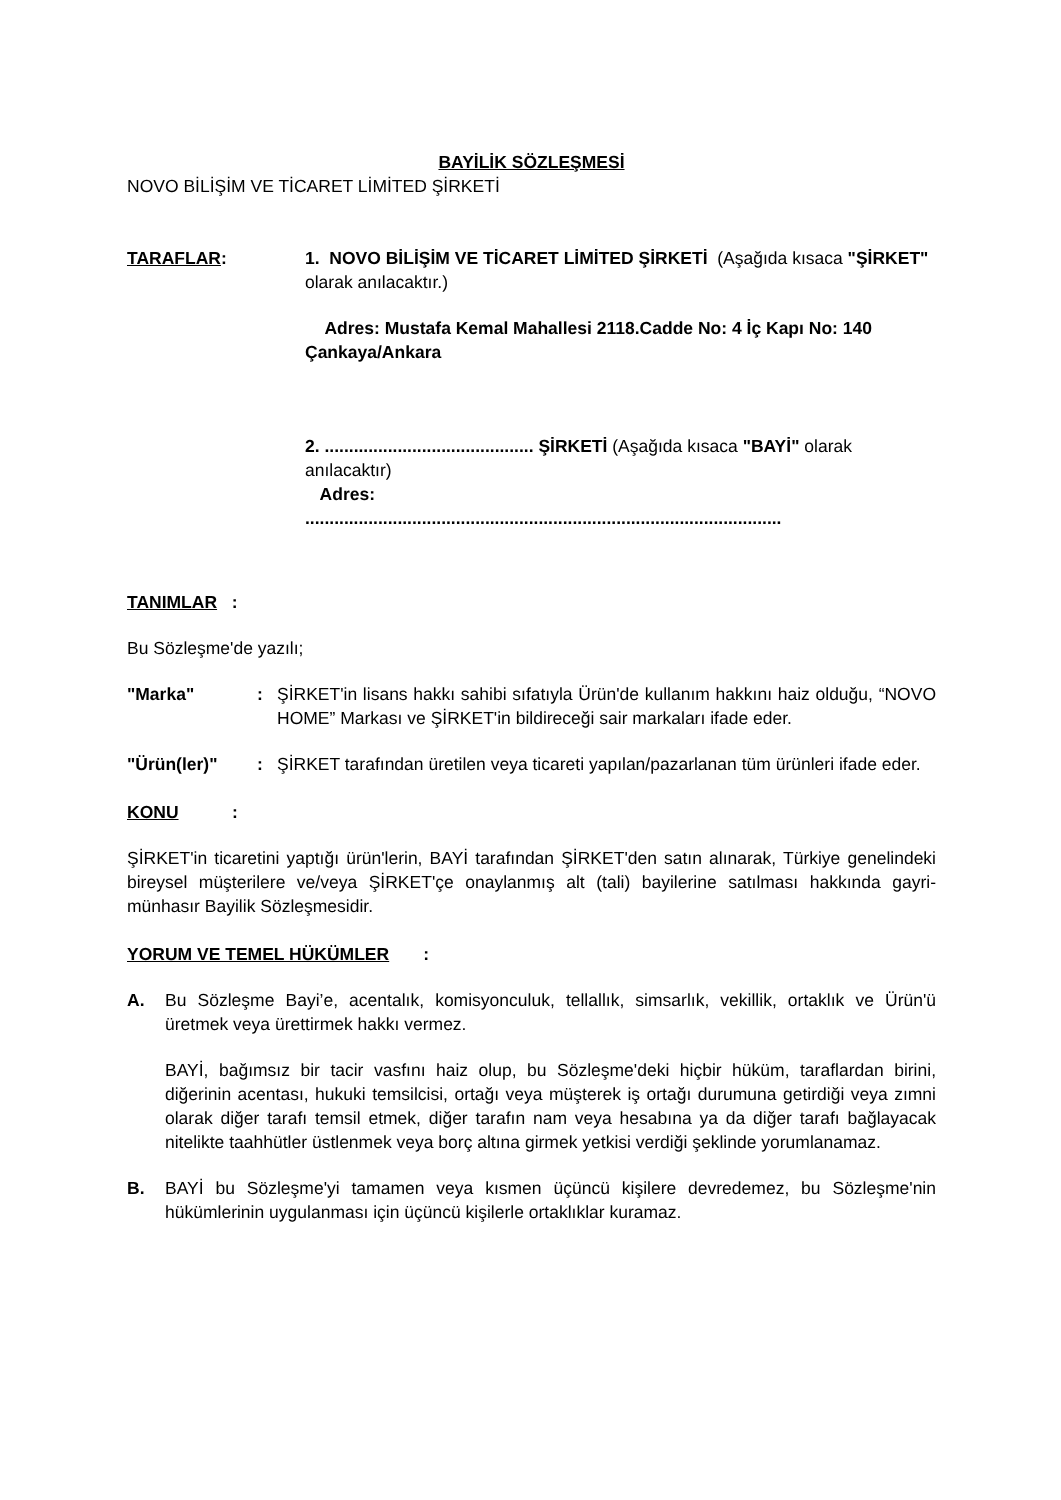BAYİLİK SÖZLEŞMESİ
NOVO BİLİŞİM VE TİCARET LİMİTED ŞİRKETİ
TARAFLAR: 1. NOVO BİLİŞİM VE TİCARET LİMİTED ŞİRKETİ (Aşağıda kısaca "ŞİRKET" olarak anılacaktır.)
Adres: Mustafa Kemal Mahallesi 2118.Cadde No: 4 İç Kapı No: 140 Çankaya/Ankara
2. ........................................... ŞİRKETİ (Aşağıda kısaca "BAYİ" olarak anılacaktır)
Adres:
..................................................................................................
TANIMLAR :
Bu Sözleşme'de yazılı;
"Marka" : ŞİRKET'in lisans hakkı sahibi sıfatıyla Ürün'de kullanım hakkını haiz olduğu, “NOVO HOME” Markası ve ŞİRKET'in bildireceği sair markaları ifade eder.
"Ürün(ler)" : ŞİRKET tarafından üretilen veya ticareti yapılan/pazarlanan tüm ürünleri ifade eder.
KONU :
ŞİRKET'in ticaretini yaptığı ürün'lerin, BAYİ tarafından ŞİRKET'den satın alınarak, Türkiye genelindeki bireysel müşterilere ve/veya ŞİRKET'çe onaylanmış alt (tali) bayilerine satılması hakkında gayri-münhasır Bayilik Sözleşmesidir.
YORUM VE TEMEL HÜKÜMLER :
A. Bu Sözleşme Bayi’e, acentalık, komisyonculuk, tellallık, simsarlık, vekillik, ortaklık ve Ürün'ü üretmek veya ürettirmek hakkı vermez.
BAYİ, bağımsız bir tacir vasfını haiz olup, bu Sözleşme'deki hiçbir hüküm, taraflardan birini, diğerinin acentası, hukuki temsilcisi, ortağı veya müşterek iş ortağı durumuna getirdiği veya zımni olarak diğer tarafı temsil etmek, diğer tarafın nam veya hesabına ya da diğer tarafı bağlayacak nitelikte taahhütler üstlenmek veya borç altına girmek yetkisi verdiği şeklinde yorumlanamaz.
B. BAYİ bu Sözleşme'yi tamamen veya kısmen üçüncü kişilere devredemez, bu Sözleşme'nin hükümlerinin uygulanması için üçüncü kişilerle ortaklıklar kuramaz.